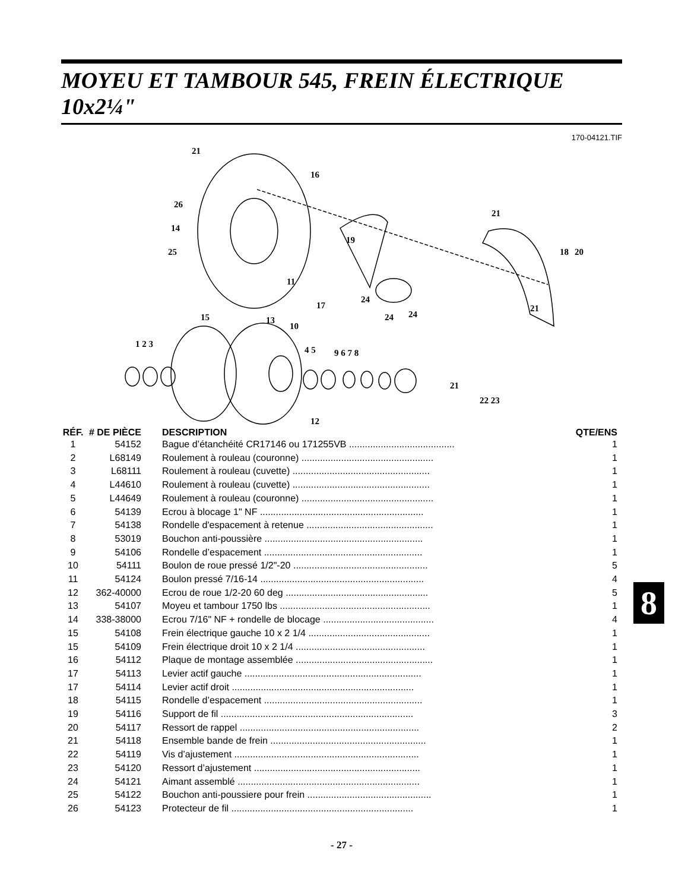MOYEU ET TAMBOUR 545, FREIN ÉLECTRIQUE 10x2¼"
170-04121.TIF
21
16
26
14
25
11
19
17
24
24
24
21
18
20
21
15
13
10
1 2 3
4 5
9 6 7 8
21
22 23
12
| RÉF. | # DE PIÈCE | DESCRIPTION | QTE/ENS |
| --- | --- | --- | --- |
| 1 | 54152 | Bague d’étanchéité CR17146 ou 171255VB ........................................ | 1 |
| 2 | L68149 | Roulement à rouleau (couronne) .................................................. | 1 |
| 3 | L68111 | Roulement à rouleau (cuvette) .................................................... | 1 |
| 4 | L44610 | Roulement à rouleau (cuvette) .................................................... | 1 |
| 5 | L44649 | Roulement à rouleau (couronne) .................................................. | 1 |
| 6 | 54139 | Ecrou à blocage 1" NF .............................................................. | 1 |
| 7 | 54138 | Rondelle d'espacement à retenue ................................................ | 1 |
| 8 | 53019 | Bouchon anti-poussière ............................................................ | 1 |
| 9 | 54106 | Rondelle d’espacement ............................................................ | 1 |
| 10 | 54111 | Boulon de roue pressé 1/2"-20 ................................................... | 5 |
| 11 | 54124 | Boulon pressé 7/16-14 .............................................................. | 4 |
| 12 | 362-40000 | Ecrou de roue 1/2-20 60 deg ...................................................... | 5 |
| 13 | 54107 | Moyeu et tambour 1750 lbs ......................................................... | 1 |
| 14 | 338-38000 | Ecrou 7/16" NF + rondelle de blocage .......................................... | 4 |
| 15 | 54108 | Frein électrique gauche 10 x 2 1/4 .............................................. | 1 |
| 15 | 54109 | Frein électrique droit 10 x 2 1/4 ................................................. | 1 |
| 16 | 54112 | Plaque de montage assemblée .................................................... | 1 |
| 17 | 54113 | Levier actif gauche ................................................................... | 1 |
| 17 | 54114 | Levier actif droit ..................................................................... | 1 |
| 18 | 54115 | Rondelle d’espacement ............................................................ | 1 |
| 19 | 54116 | Support de fil ......................................................................... | 3 |
| 20 | 54117 | Ressort de rappel .................................................................... | 2 |
| 21 | 54118 | Ensemble bande de frein ........................................................... | 1 |
| 22 | 54119 | Vis d’ajustement ...................................................................... | 1 |
| 23 | 54120 | Ressort d’ajustement ............................................................... | 1 |
| 24 | 54121 | Aimant assemblé ..................................................................... | 1 |
| 25 | 54122 | Bouchon anti-poussiere pour frein ............................................... | 1 |
| 26 | 54123 | Protecteur de fil ..................................................................... | 1 |
- 27 -
8